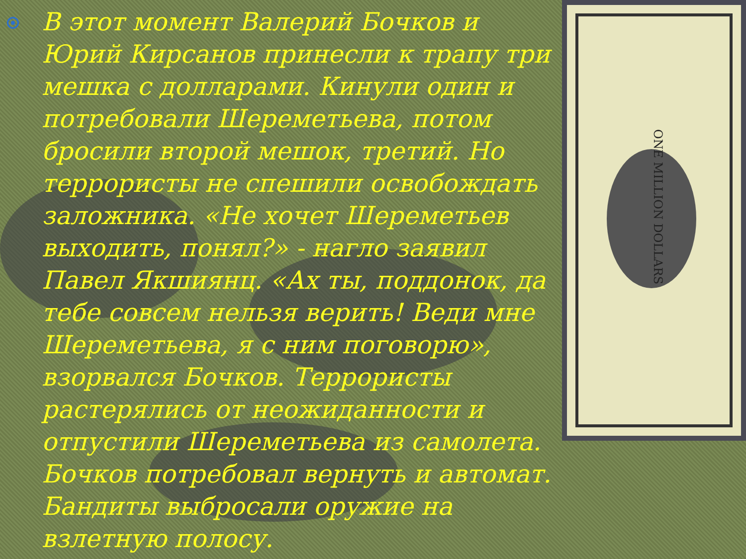ONE MILLION DOLLARS
В этот момент Валерий Бочков и Юрий Кирсанов принесли к трапу три мешка с долларами. Кинули один и потребовали Шереметьева, потом бросили второй мешок, третий. Но террористы не спешили освобождать заложника. «Не хочет Шереметьев выходить, понял?» - нагло заявил Павел Якшиянц. «Ах ты, поддонок, да тебе совсем нельзя верить! Веди мне Шереметьева, я с ним поговорю», взорвался Бочков. Террористы растерялись от неожиданности и отпустили Шереметьева из самолета. Бочков потребовал вернуть и автомат. Бандиты выбросали оружие на взлетную полосу.